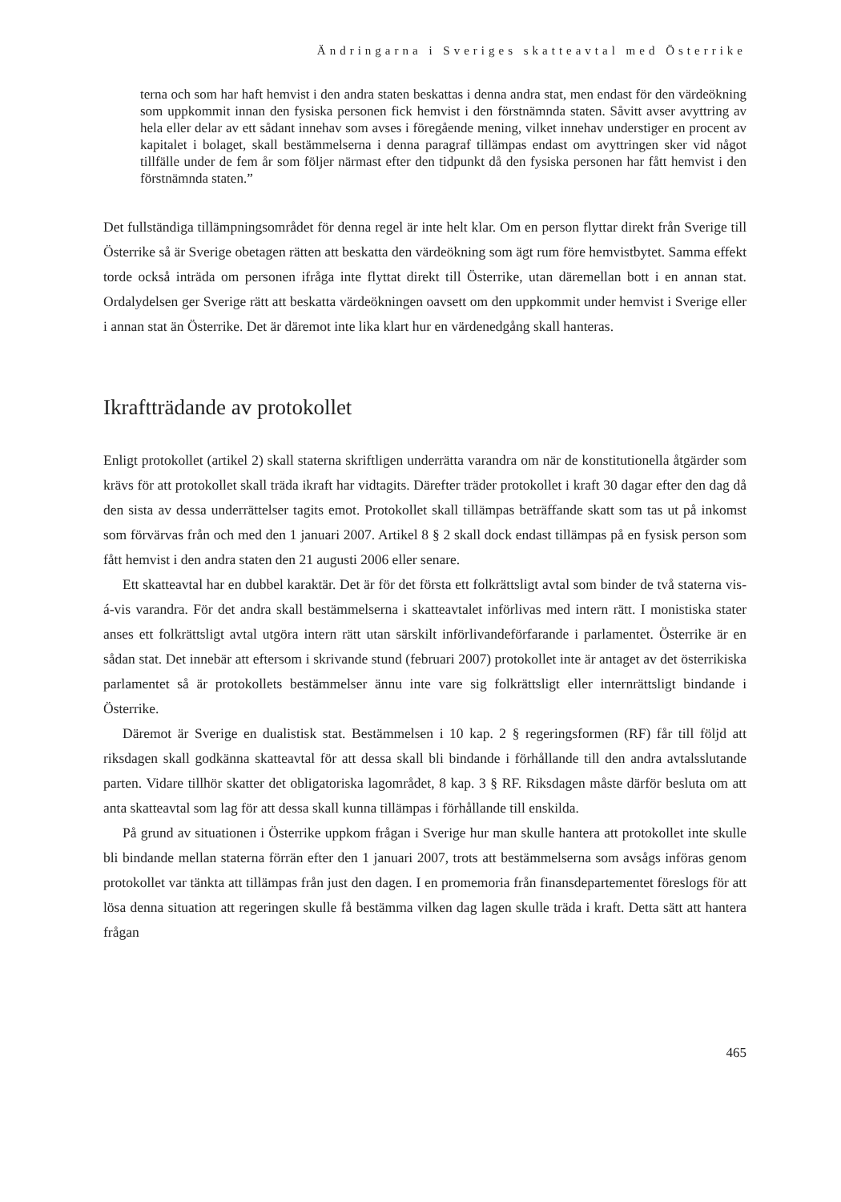Ändringarna i Sveriges skatteavtal med Österrike
terna och som har haft hemvist i den andra staten beskattas i denna andra stat, men endast för den värdeökning som uppkommit innan den fysiska personen fick hemvist i den förstnämnda staten. Såvitt avser avyttring av hela eller delar av ett sådant innehav som avses i föregående mening, vilket innehav understiger en procent av kapitalet i bolaget, skall bestämmelserna i denna paragraf tillämpas endast om avyttringen sker vid något tillfälle under de fem år som följer närmast efter den tidpunkt då den fysiska personen har fått hemvist i den förstnämnda staten.”
Det fullständiga tillämpningsområdet för denna regel är inte helt klar. Om en person flyttar direkt från Sverige till Österrike så är Sverige obetagen rätten att beskatta den värdeökning som ägt rum före hemvistbytet. Samma effekt torde också inträda om personen ifråga inte flyttat direkt till Österrike, utan däremellan bott i en annan stat. Ordalydelsen ger Sverige rätt att beskatta värdeökningen oavsett om den uppkommit under hemvist i Sverige eller i annan stat än Österrike. Det är däremot inte lika klart hur en värdenedgång skall hanteras.
Ikraftträdande av protokollet
Enligt protokollet (artikel 2) skall staterna skriftligen underrätta varandra om när de konstitutionella åtgärder som krävs för att protokollet skall träda ikraft har vidtagits. Därefter träder protokollet i kraft 30 dagar efter den dag då den sista av dessa underrättelser tagits emot. Protokollet skall tillämpas beträffande skatt som tas ut på inkomst som förvärvas från och med den 1 januari 2007. Artikel 8 § 2 skall dock endast tillämpas på en fysisk person som fått hemvist i den andra staten den 21 augusti 2006 eller senare.
Ett skatteavtal har en dubbel karaktär. Det är för det första ett folkrättsligt avtal som binder de två staterna vis-á-vis varandra. För det andra skall bestämmelserna i skatteavtalet införlivas med intern rätt. I monistiska stater anses ett folkrättsligt avtal utgöra intern rätt utan särskilt införlivandeförfarande i parlamentet. Österrike är en sådan stat. Det innebär att eftersom i skrivande stund (februari 2007) protokollet inte är antaget av det österrikiska parlamentet så är protokollets bestämmelser ännu inte vare sig folkrättsligt eller internrättsligt bindande i Österrike.
Däremot är Sverige en dualistisk stat. Bestämmelsen i 10 kap. 2 § regeringsformen (RF) får till följd att riksdagen skall godkänna skatteavtal för att dessa skall bli bindande i förhållande till den andra avtalsslutande parten. Vidare tillhör skatter det obligatoriska lagområdet, 8 kap. 3 § RF. Riksdagen måste därför besluta om att anta skatteavtal som lag för att dessa skall kunna tillämpas i förhållande till enskilda.
På grund av situationen i Österrike uppkom frågan i Sverige hur man skulle hantera att protokollet inte skulle bli bindande mellan staterna förrän efter den 1 januari 2007, trots att bestämmelserna som avsågs införas genom protokollet var tänkta att tillämpas från just den dagen. I en promemoria från finansdepartementet föreslogs för att lösa denna situation att regeringen skulle få bestämma vilken dag lagen skulle träda i kraft. Detta sätt att hantera frågan
465